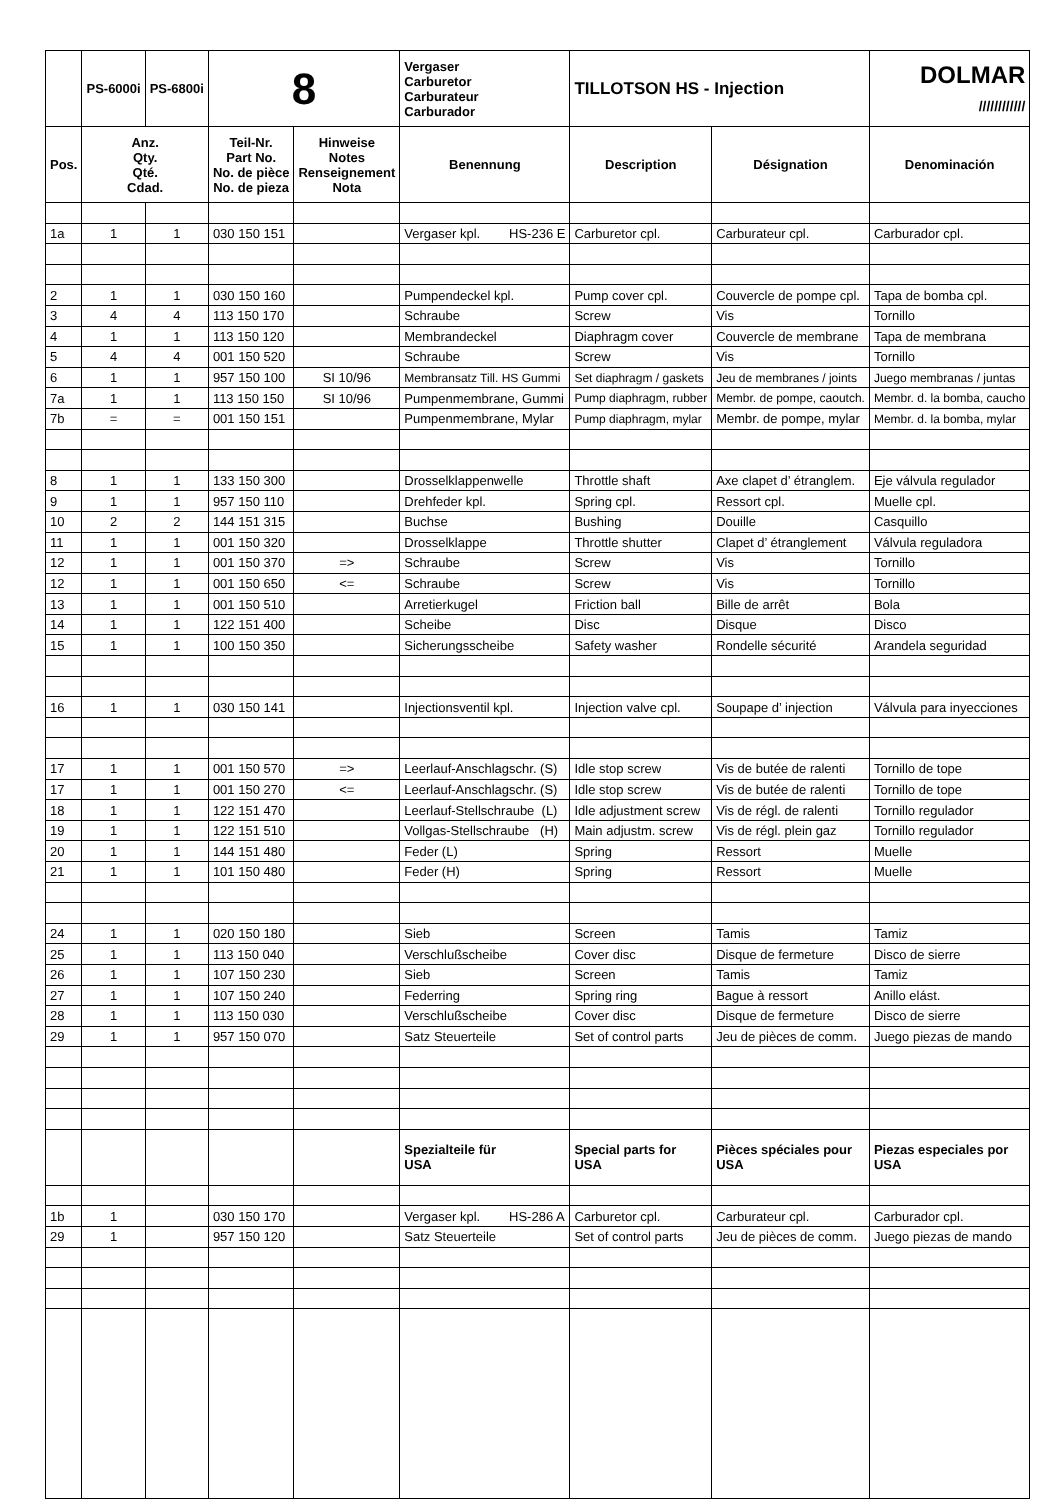| | PS-6000i | PS-6800i | 8 | | Vergaser Carburetor Carburateur Carburador | TILLOTSON HS - Injection | | DOLMAR //////////// |
| Pos. | Anz. Qty. Qté. Cdad. | | Teil-Nr. Part No. No. de pièce No. de pieza | Hinweise Notes Renseignement Nota | Benennung | Description | Désignation | Denominación |
| 1a | 1 | 1 | 030 150 151 | | Vergaser kpl. HS-236 E | Carburetor cpl. | Carburateur cpl. | Carburador cpl. |
| 2 | 1 | 1 | 030 150 160 | | Pumpendeckel kpl. | Pump cover cpl. | Couvercle de pompe cpl. | Tapa de bomba cpl. |
| 3 | 4 | 4 | 113 150 170 | | Schraube | Screw | Vis | Tornillo |
| 4 | 1 | 1 | 113 150 120 | | Membrandeckel | Diaphragm cover | Couvercle de membrane | Tapa de membrana |
| 5 | 4 | 4 | 001 150 520 | | Schraube | Screw | Vis | Tornillo |
| 6 | 1 | 1 | 957 150 100 | SI 10/96 | Membransatz Till. HS Gummi | Set diaphragm / gaskets | Jeu de membranes / joints | Juego membranas / juntas |
| 7a | 1 | 1 | 113 150 150 | SI 10/96 | Pumpenmembrane, Gummi | Pump diaphragm, rubber | Membr. de pompe, caoutch. | Membr. d. la bomba, caucho |
| 7b | = | = | 001 150 151 | | Pumpenmembrane, Mylar | Pump diaphragm, mylar | Membr. de pompe, mylar | Membr. d. la bomba, mylar |
| 8 | 1 | 1 | 133 150 300 | | Drosselklappenwelle | Throttle shaft | Axe clapet d’ étranglem. | Eje válvula regulador |
| 9 | 1 | 1 | 957 150 110 | | Drehfeder kpl. | Spring cpl. | Ressort cpl. | Muelle cpl. |
| 10 | 2 | 2 | 144 151 315 | | Buchse | Bushing | Douille | Casquillo |
| 11 | 1 | 1 | 001 150 320 | | Drosselklappe | Throttle shutter | Clapet d’ étranglement | Válvula reguladora |
| 12 | 1 | 1 | 001 150 370 | => | Schraube | Screw | Vis | Tornillo |
| 12 | 1 | 1 | 001 150 650 | <= | Schraube | Screw | Vis | Tornillo |
| 13 | 1 | 1 | 001 150 510 | | Arretierkugel | Friction ball | Bille de arrêt | Bola |
| 14 | 1 | 1 | 122 151 400 | | Scheibe | Disc | Disque | Disco |
| 15 | 1 | 1 | 100 150 350 | | Sicherungsscheibe | Safety washer | Rondelle sécurité | Arandela seguridad |
| 16 | 1 | 1 | 030 150 141 | | Injectionsventil kpl. | Injection valve cpl. | Soupape d’ injection | Válvula para inyecciones |
| 17 | 1 | 1 | 001 150 570 | => | Leerlauf-Anschlagschr. (S) | Idle stop screw | Vis de butée de ralenti | Tornillo de tope |
| 17 | 1 | 1 | 001 150 270 | <= | Leerlauf-Anschlagschr. (S) | Idle stop screw | Vis de butée de ralenti | Tornillo de tope |
| 18 | 1 | 1 | 122 151 470 | | Leerlauf-Stellschraube (L) | Idle adjustment screw | Vis de régl. de ralenti | Tornillo regulador |
| 19 | 1 | 1 | 122 151 510 | | Vollgas-Stellschraube (H) | Main adjustm. screw | Vis de régl. plein gaz | Tornillo regulador |
| 20 | 1 | 1 | 144 151 480 | | Feder (L) | Spring | Ressort | Muelle |
| 21 | 1 | 1 | 101 150 480 | | Feder (H) | Spring | Ressort | Muelle |
| 24 | 1 | 1 | 020 150 180 | | Sieb | Screen | Tamis | Tamiz |
| 25 | 1 | 1 | 113 150 040 | | Verschlußscheibe | Cover disc | Disque de fermeture | Disco de sierre |
| 26 | 1 | 1 | 107 150 230 | | Sieb | Screen | Tamis | Tamiz |
| 27 | 1 | 1 | 107 150 240 | | Federring | Spring ring | Bague à ressort | Anillo elást. |
| 28 | 1 | 1 | 113 150 030 | | Verschlußscheibe | Cover disc | Disque de fermeture | Disco de sierre |
| 29 | 1 | 1 | 957 150 070 | | Satz Steuerteile | Set of control parts | Jeu de pièces de comm. | Juego piezas de mando |
| | | | | | Spezialteile für USA | Special parts for USA | Pièces spéciales pour USA | Piezas especiales por USA |
| 1b | 1 | | 030 150 170 | | Vergaser kpl. HS-286 A | Carburetor cpl. | Carburateur cpl. | Carburador cpl. |
| 29 | 1 | | 957 150 120 | | Satz Steuerteile | Set of control parts | Jeu de pièces de comm. | Juego piezas de mando |